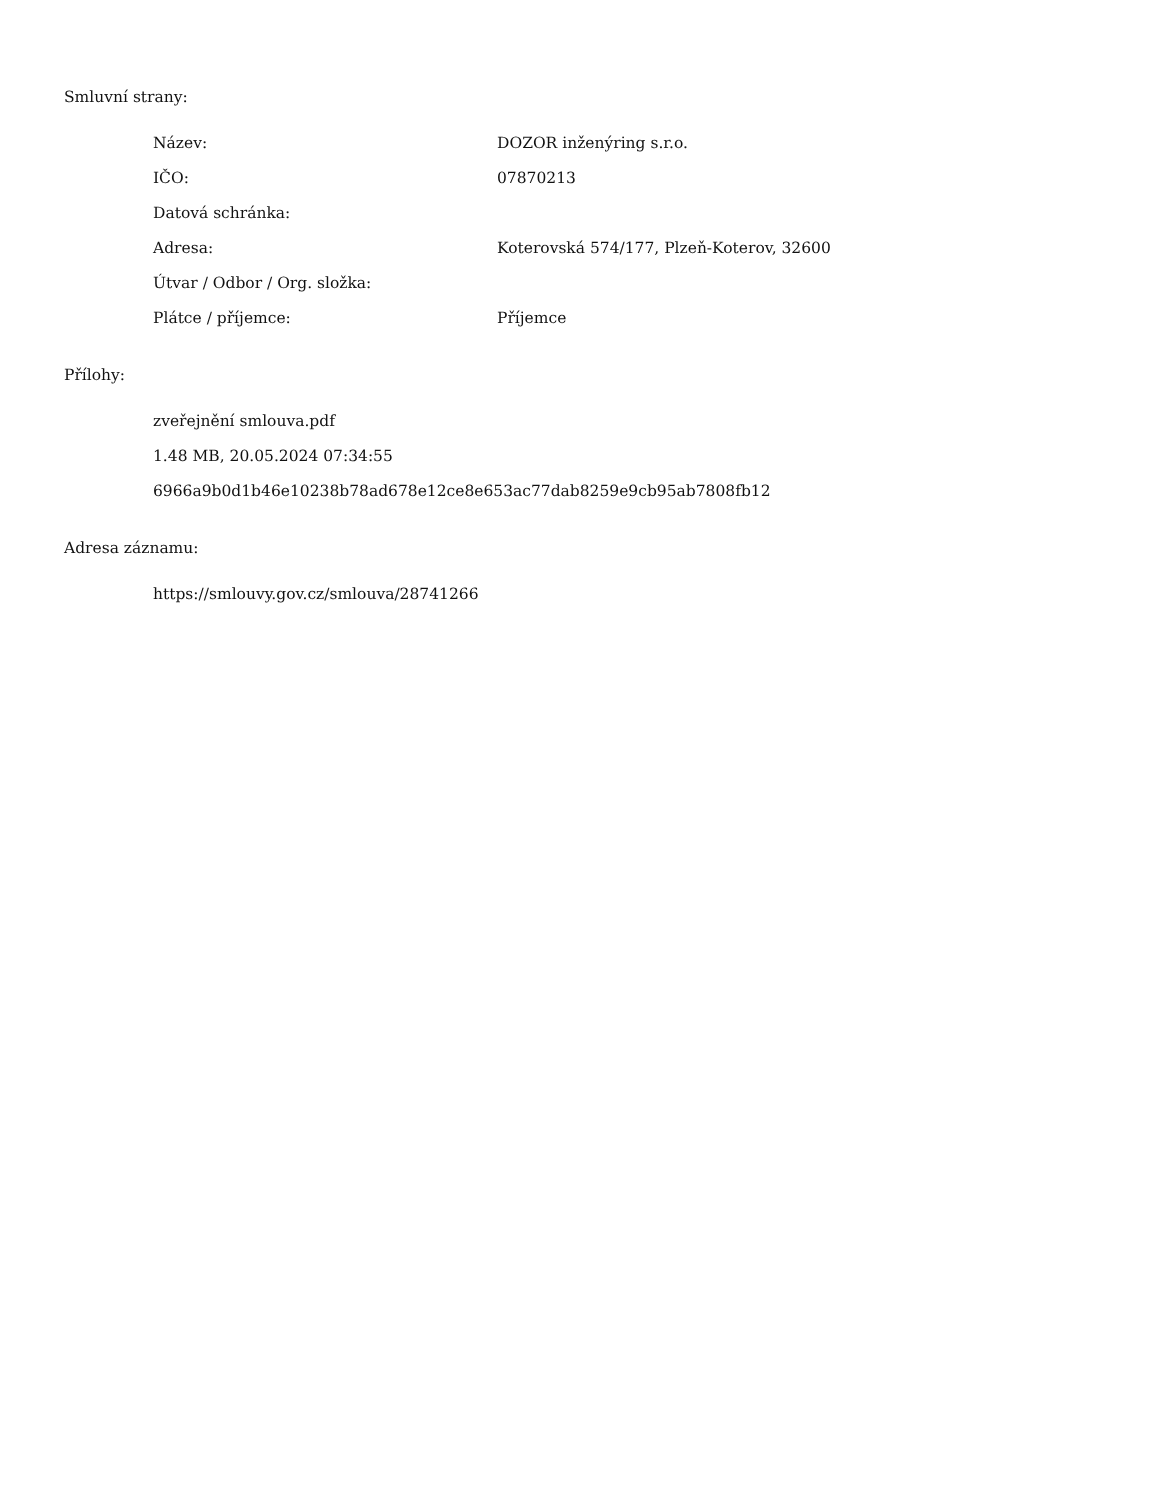Smluvní strany:
| Název: | DOZOR inženýring s.r.o. |
| IČO: | 07870213 |
| Datová schránka: | |
| Adresa: | Koterovská 574/177, Plzeň-Koterov, 32600 |
| Útvar / Odbor / Org. složka: | |
| Plátce / příjemce: | Příjemce |
Přílohy:
zveřejnění smlouva.pdf
1.48 MB, 20.05.2024 07:34:55
6966a9b0d1b46e10238b78ad678e12ce8e653ac77dab8259e9cb95ab7808fb12
Adresa záznamu:
https://smlouvy.gov.cz/smlouva/28741266